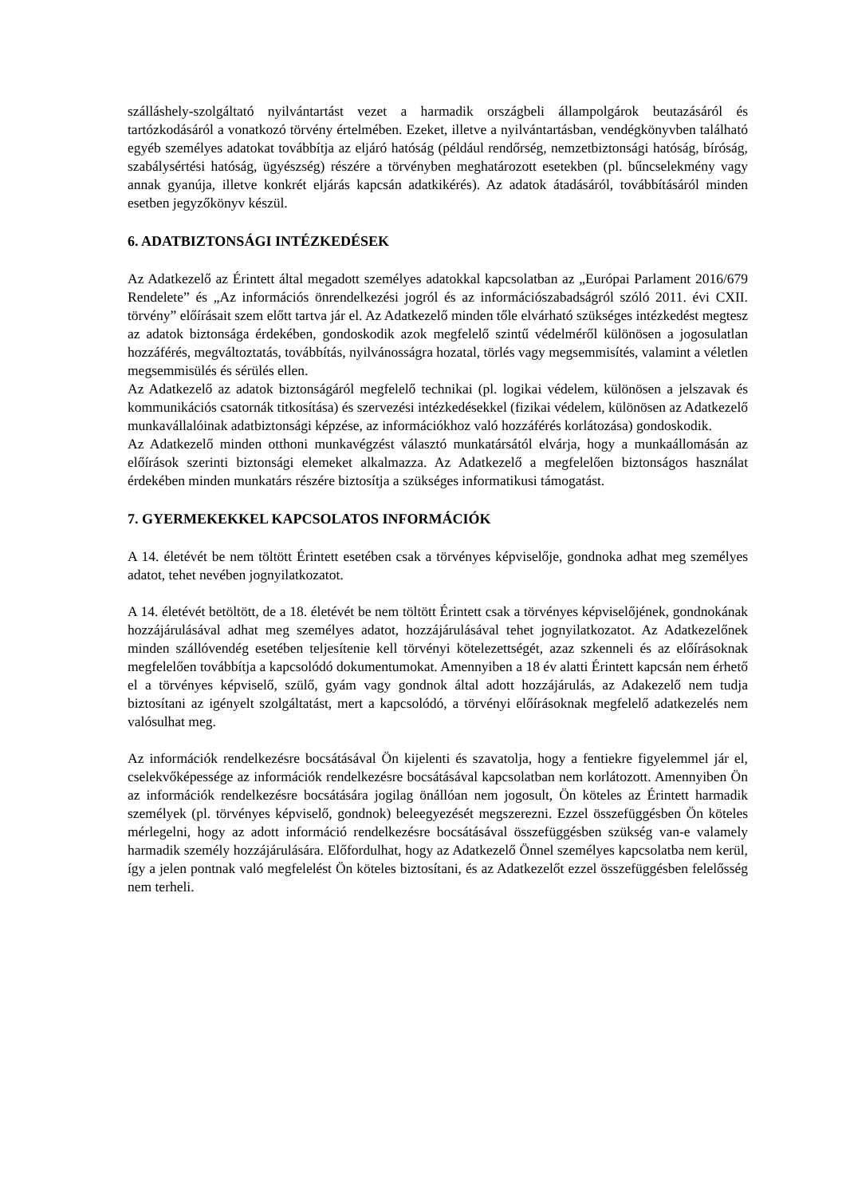szálláshely-szolgáltató nyilvántartást vezet a harmadik országbeli állampolgárok beutazásáról és tartózkodásáról a vonatkozó törvény értelmében. Ezeket, illetve a nyilvántartásban, vendégkönyvben található egyéb személyes adatokat továbbítja az eljáró hatóság (például rendőrség, nemzetbiztonsági hatóság, bíróság, szabálysértési hatóság, ügyészség) részére a törvényben meghatározott esetekben (pl. bűncselekmény vagy annak gyanúja, illetve konkrét eljárás kapcsán adatkikérés). Az adatok átadásáról, továbbításáról minden esetben jegyzőkönyv készül.
6. ADATBIZTONSÁGI INTÉZKEDÉSEK
Az Adatkezelő az Érintett által megadott személyes adatokkal kapcsolatban az „Európai Parlament 2016/679 Rendelete” és „Az információs önrendelkezési jogról és az információszabadságról szóló 2011. évi CXII. törvény” előírásait szem előtt tartva jár el. Az Adatkezelő minden tőle elvárható szükséges intézkedést megtesz az adatok biztonsága érdekében, gondoskodik azok megfelelő szintű védelméről különösen a jogosulatlan hozzáférés, megváltoztatás, továbbítás, nyilvánosságra hozatal, törlés vagy megsemmisítés, valamint a véletlen megsemmisülés és sérülés ellen.
Az Adatkezelő az adatok biztonságáról megfelelő technikai (pl. logikai védelem, különösen a jelszavak és kommunikációs csatornák titkosítása) és szervezési intézkedésekkel (fizikai védelem, különösen az Adatkezelő munkavállalóinak adatbiztonsági képzése, az információkhoz való hozzáférés korlátozása) gondoskodik.
Az Adatkezelő minden otthoni munkavégzést választó munkatársától elvárja, hogy a munkaállomásán az előírások szerinti biztonsági elemeket alkalmazza. Az Adatkezelő a megfelelően biztonságos használat érdekében minden munkatárs részére biztosítja a szükséges informatikusi támogatást.
7. GYERMEKEKKEL KAPCSOLATOS INFORMÁCIÓK
A 14. életévét be nem töltött Érintett esetében csak a törvényes képviselője, gondnoka adhat meg személyes adatot, tehet nevében jognyilatkozatot.
A 14. életévét betöltött, de a 18. életévét be nem töltött Érintett csak a törvényes képviselőjének, gondnokának hozzájárulásával adhat meg személyes adatot, hozzájárulásával tehet jognyilatkozatot. Az Adatkezelőnek minden szállóvendég esetében teljesítenie kell törvényi kötelezettségét, azaz szkenneli és az előírásoknak megfelelően továbbítja a kapcsolódó dokumentumokat. Amennyiben a 18 év alatti Érintett kapcsán nem érhető el a törvényes képviselő, szülő, gyám vagy gondnok által adott hozzájárulás, az Adakezelő nem tudja biztosítani az igényelt szolgáltatást, mert a kapcsolódó, a törvényi előírásoknak megfelelő adatkezelés nem valósulhat meg.
Az információk rendelkezésre bocsátásával Ön kijelenti és szavatolja, hogy a fentiekre figyelemmel jár el, cselekvőképessége az információk rendelkezésre bocsátásával kapcsolatban nem korlátozott. Amennyiben Ön az információk rendelkezésre bocsátására jogilag önállóan nem jogosult, Ön köteles az Érintett harmadik személyek (pl. törvényes képviselő, gondnok) beleegyezését megszerezni. Ezzel összefüggésben Ön köteles mérlegelni, hogy az adott információ rendelkezésre bocsátásával összefüggésben szükség van-e valamely harmadik személy hozzájárulására. Előfordulhat, hogy az Adatkezelő Önnel személyes kapcsolatba nem kerül, így a jelen pontnak való megfelelést Ön köteles biztosítani, és az Adatkezelőt ezzel összefüggésben felelősség nem terheli.